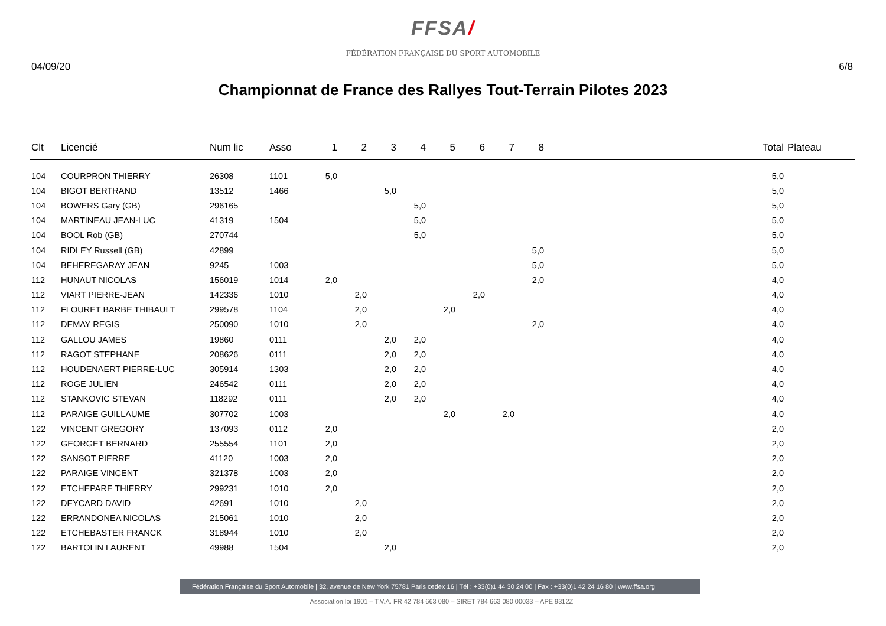FFSA/
FÉDÉRATION FRANÇAISE DU SPORT AUTOMOBILE
04/09/20 6/8
Championnat de France des Rallyes Tout-Terrain Pilotes 2023
| Clt | Licencié | Num lic | Asso | 1 | 2 | 3 | 4 | 5 | 6 | 7 | 8 | Total | Plateau |
| --- | --- | --- | --- | --- | --- | --- | --- | --- | --- | --- | --- | --- | --- |
| 104 | COURPRON THIERRY | 26308 | 1101 | 5,0 | | | | | | | | 5,0 | |
| 104 | BIGOT BERTRAND | 13512 | 1466 | | | 5,0 | | | | | | 5,0 | |
| 104 | BOWERS Gary (GB) | 296165 | | | | | 5,0 | | | | | 5,0 | |
| 104 | MARTINEAU JEAN-LUC | 41319 | 1504 | | | | 5,0 | | | | | 5,0 | |
| 104 | BOOL Rob (GB) | 270744 | | | | | 5,0 | | | | | 5,0 | |
| 104 | RIDLEY Russell (GB) | 42899 | | | | | | | | | 5,0 | 5,0 | |
| 104 | BEHEREGARAY JEAN | 9245 | 1003 | | | | | | | | 5,0 | 5,0 | |
| 112 | HUNAUT NICOLAS | 156019 | 1014 | 2,0 | | | | | | | 2,0 | 4,0 | |
| 112 | VIART PIERRE-JEAN | 142336 | 1010 | | 2,0 | | | | 2,0 | | | 4,0 | |
| 112 | FLOURET BARBE THIBAULT | 299578 | 1104 | | 2,0 | | | 2,0 | | | | 4,0 | |
| 112 | DEMAY REGIS | 250090 | 1010 | | 2,0 | | | | | | 2,0 | 4,0 | |
| 112 | GALLOU JAMES | 19860 | 0111 | | | 2,0 | 2,0 | | | | | 4,0 | |
| 112 | RAGOT STEPHANE | 208626 | 0111 | | | 2,0 | 2,0 | | | | | 4,0 | |
| 112 | HOUDENAERT PIERRE-LUC | 305914 | 1303 | | | 2,0 | 2,0 | | | | | 4,0 | |
| 112 | ROGE JULIEN | 246542 | 0111 | | | 2,0 | 2,0 | | | | | 4,0 | |
| 112 | STANKOVIC STEVAN | 118292 | 0111 | | | 2,0 | 2,0 | | | | | 4,0 | |
| 112 | PARAIGE GUILLAUME | 307702 | 1003 | | | | | 2,0 | | 2,0 | | 4,0 | |
| 122 | VINCENT GREGORY | 137093 | 0112 | 2,0 | | | | | | | | 2,0 | |
| 122 | GEORGET BERNARD | 255554 | 1101 | 2,0 | | | | | | | | 2,0 | |
| 122 | SANSOT PIERRE | 41120 | 1003 | 2,0 | | | | | | | | 2,0 | |
| 122 | PARAIGE VINCENT | 321378 | 1003 | 2,0 | | | | | | | | 2,0 | |
| 122 | ETCHEPARE THIERRY | 299231 | 1010 | 2,0 | | | | | | | | 2,0 | |
| 122 | DEYCARD DAVID | 42691 | 1010 | | 2,0 | | | | | | | 2,0 | |
| 122 | ERRANDONEA NICOLAS | 215061 | 1010 | | 2,0 | | | | | | | 2,0 | |
| 122 | ETCHEBASTER FRANCK | 318944 | 1010 | | 2,0 | | | | | | | 2,0 | |
| 122 | BARTOLIN LAURENT | 49988 | 1504 | | | 2,0 | | | | | | 2,0 | |
Fédération Française du Sport Automobile | 32, avenue de New York 75781 Paris cedex 16 | Tél : +33(0)1 44 30 24 00 | Fax : +33(0)1 42 24 16 80 | www.ffsa.org
Association loi 1901 – T.V.A. FR 42 784 663 080 – SIRET 784 663 080 00033 – APE 9312Z